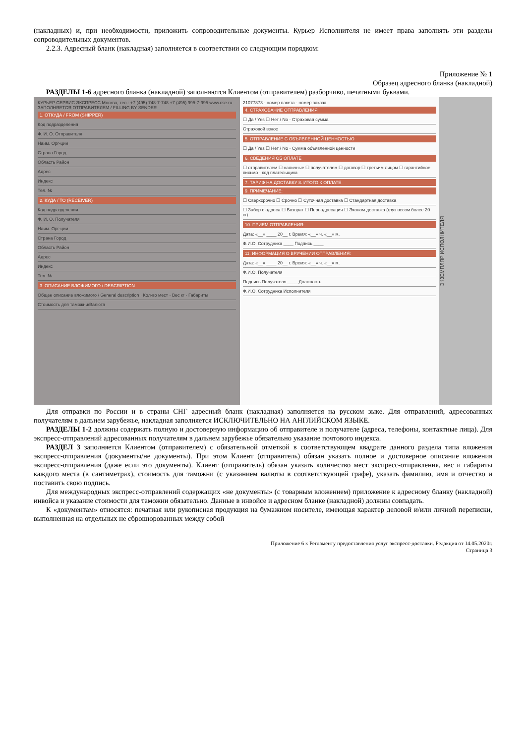(накладных) и, при необходимости, приложить сопроводительные документы. Курьер Исполнителя не имеет права заполнять эти разделы сопроводительных документов.
2.2.3. Адресный бланк (накладная) заполняется в соответствии со следующим порядком:
Приложение № 1
Образец адресного бланка (накладной)
РАЗДЕЛЫ 1-6 адресного бланка (накладной) заполняются Клиентом (отправителем) разборчиво, печатными буквами.
КУРЬЕР СЕРВИС ЭКСПРЕСС Москва, тел.: +7 (495) 748-7-748 +7 (495) 995-7-995 www.cse.ru
ЗАПОЛНЯЕТСЯ ОТПРАВИТЕЛЕМ / FILLING BY SENDER
1. ОТКУДА / FROM (SHIPPER)
Код подразделения
Ф. И. О. Отправителя
Наим. Орг-ции
Страна Город
Область Район
Адрес
Индекс
Тел. №
2. КУДА / TO (RECEIVER)
Код подразделения
Ф. И. О. Получателя
Наим. Орг-ции
Страна Город
Область Район
Адрес
Индекс
Тел. №
3. ОПИСАНИЕ ВЛОЖИМОГО / DESCRIPTION
Общее описание вложимого / General description · Кол-во мест · Вес кг · Габариты
Стоимость для таможни/Валюта
21077873 · номер пакета · номер заказа
4. СТРАХОВАНИЕ ОТПРАВЛЕНИЯ
☐ Да / Yes ☐ Нет / No · Страховая сумма
Страховой взнос
5. ОТПРАВЛЕНИЕ С ОБЪЯВЛЕННОЙ ЦЕННОСТЬЮ
☐ Да / Yes ☐ Нет / No · Сумма объявленной ценности
6. СВЕДЕНИЯ ОБ ОПЛАТЕ
☐ отправителем ☐ наличные ☐ получателем ☐ договор ☐ третьим лицом ☐ гарантийное письмо · код плательщика
7. ТАРИФ НА ДОСТАВКУ 8. ИТОГО К ОПЛАТЕ
9. ПРИМЕЧАНИЕ:
☐ Сверхсрочно ☐ Срочно ☐ Суточная доставка ☐ Стандартная доставка
☐ Забор с адреса ☐ Возврат ☐ Переадресация ☐ Эконом-доставка (груз весом более 20 кг)
10. ПРИЕМ ОТПРАВЛЕНИЯ:
Дата: «__» ____ 20__ г. Время: «__» ч. «__» м.
Ф.И.О. Сотрудника ____ Подпись ____
11. ИНФОРМАЦИЯ О ВРУЧЕНИИ ОТПРАВЛЕНИЯ:
Дата: «__» ____ 20__ г. Время: «__» ч. «__» м.
Ф.И.О. Получателя
Подпись Получателя ____ Должность
Ф.И.О. Сотрудника Исполнителя
ЭКЗЕМПЛЯР ИСПОЛНИТЕЛЯ
Для отправки по России и в страны СНГ адресный бланк (накладная) заполняется на русском зыке. Для отправлений, адресованных получателям в дальнем зарубежье, накладная заполняется ИСКЛЮЧИТЕЛЬНО НА АНГЛИЙСКОМ ЯЗЫКЕ.
РАЗДЕЛЫ 1-2 должны содержать полную и достоверную информацию об отправителе и получателе (адреса, телефоны, контактные лица). Для экспресс-отправлений адресованных получателям в дальнем зарубежье обязательно указание почтового индекса.
РАЗДЕЛ 3 заполняется Клиентом (отправителем) с обязательной отметкой в соответствующем квадрате данного раздела типа вложения экспресс-отправления (документы/не документы). При этом Клиент (отправитель) обязан указать полное и достоверное описание вложения экспресс-отправления (даже если это документы). Клиент (отправитель) обязан указать количество мест экспресс-отправления, вес и габариты каждого места (в сантиметрах), стоимость для таможни (с указанием валюты в соответствующей графе), указать фамилию, имя и отчество и поставить свою подпись.
Для международных экспресс-отправлений содержащих «не документы» (с товарным вложением) приложение к адресному бланку (накладной) инвойса и указание стоимости для таможни обязательно. Данные в инвойсе и адресном бланке (накладной) должны совпадать.
К «документам» относятся: печатная или рукописная продукция на бумажном носителе, имеющая характер деловой и/или личной переписки, выполненная на отдельных не сброшюрованных между собой
Приложение 6 к Регламенту предоставления услуг экспресс-доставки. Редакция от 14.05.2020г.
Страница 3